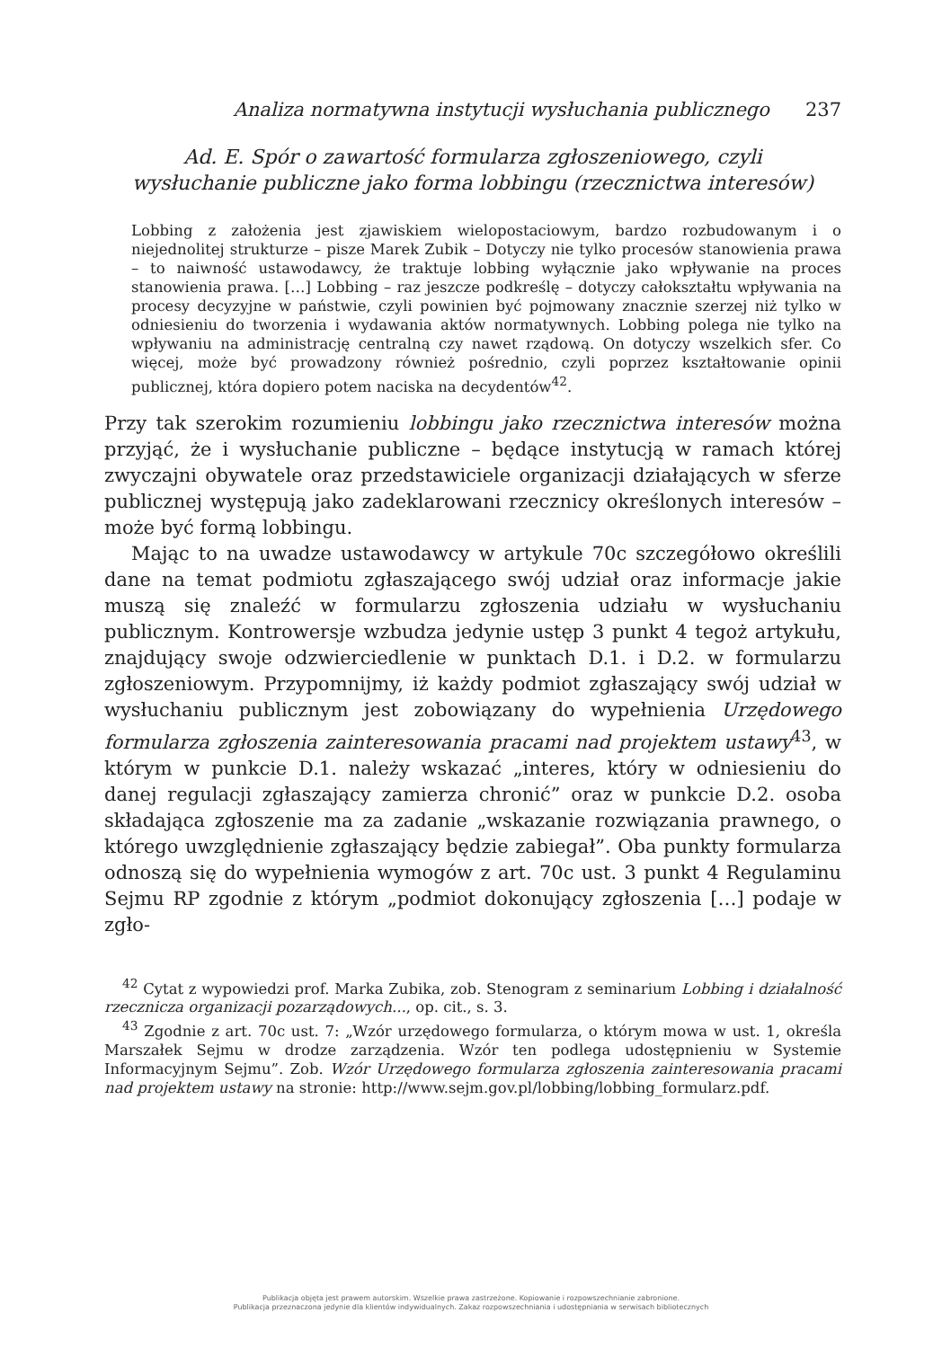Analiza normatywna instytucji wysłuchania publicznego 237
Ad. E. Spór o zawartość formularza zgłoszeniowego, czyli
wysłuchanie publiczne jako forma lobbingu (rzecznictwa interesów)
Lobbing z założenia jest zjawiskiem wielopostaciowym, bardzo rozbudowanym i o niejednolitej strukturze – pisze Marek Zubik – Dotyczy nie tylko procesów stanowienia prawa – to naiwność ustawodawcy, że traktuje lobbing wyłącznie jako wpływanie na proces stanowienia prawa. […] Lobbing – raz jeszcze podkreślę – dotyczy całokształtu wpływania na procesy decyzyjne w państwie, czyli powinien być pojmowany znacznie szerzej niż tylko w odniesieniu do tworzenia i wydawania aktów normatywnych. Lobbing polega nie tylko na wpływaniu na administrację centralną czy nawet rządową. On dotyczy wszelkich sfer. Co więcej, może być prowadzony również pośrednio, czyli poprzez kształtowanie opinii publicznej, która dopiero potem naciska na decydentów<sup>42</sup>.
Przy tak szerokim rozumieniu lobbingu jako rzecznictwa interesów można przyjąć, że i wysłuchanie publiczne – będące instytucją w ramach której zwyczajni obywatele oraz przedstawiciele organizacji działających w sferze publicznej występują jako zadeklarowani rzecznicy określonych interesów – może być formą lobbingu.
Mając to na uwadze ustawodawcy w artykule 70c szczegółowo określili dane na temat podmiotu zgłaszającego swój udział oraz informacje jakie muszą się znaleźć w formularzu zgłoszenia udziału w wysłuchaniu publicznym. Kontrowersje wzbudza jedynie ustęp 3 punkt 4 tegoż artykułu, znajdujący swoje odzwierciedlenie w punktach D.1. i D.2. w formularzu zgłoszeniowym. Przypomnijmy, iż każdy podmiot zgłaszający swój udział w wysłuchaniu publicznym jest zobowiązany do wypełnienia Urzędowego formularza zgłoszenia zainteresowania pracami nad projektem ustawy<sup>43</sup>, w którym w punkcie D.1. należy wskazać „interes, który w odniesieniu do danej regulacji zgłaszający zamierza chronić” oraz w punkcie D.2. osoba składająca zgłoszenie ma za zadanie „wskazanie rozwiązania prawnego, o którego uwzględnienie zgłaszający będzie zabiegał”. Oba punkty formularza odnoszą się do wypełnienia wymogów z art. 70c ust. 3 punkt 4 Regulaminu Sejmu RP zgodnie z którym „podmiot dokonujący zgłoszenia […] podaje w zgło-
<sup>42</sup> Cytat z wypowiedzi prof. Marka Zubika, zob. Stenogram z seminarium Lobbing i działalność rzecznicza organizacji pozarządowych..., op. cit., s. 3.
<sup>43</sup> Zgodnie z art. 70c ust. 7: „Wzór urzędowego formularza, o którym mowa w ust. 1, określa Marszałek Sejmu w drodze zarządzenia. Wzór ten podlega udostępnieniu w Systemie Informacyjnym Sejmu”. Zob. Wzór Urzędowego formularza zgłoszenia zainteresowania pracami nad projektem ustawy na stronie: http://www.sejm.gov.pl/lobbing/lobbing_formularz.pdf.
Publikacja objęta jest prawem autorskim. Wszelkie prawa zastrzeżone. Kopiowanie i rozpowszechnianie zabronione.
Publikacja przeznaczona jedynie dla klientów indywidualnych. Zakaz rozpowszechniania i udostępniania w serwisach bibliotecznych